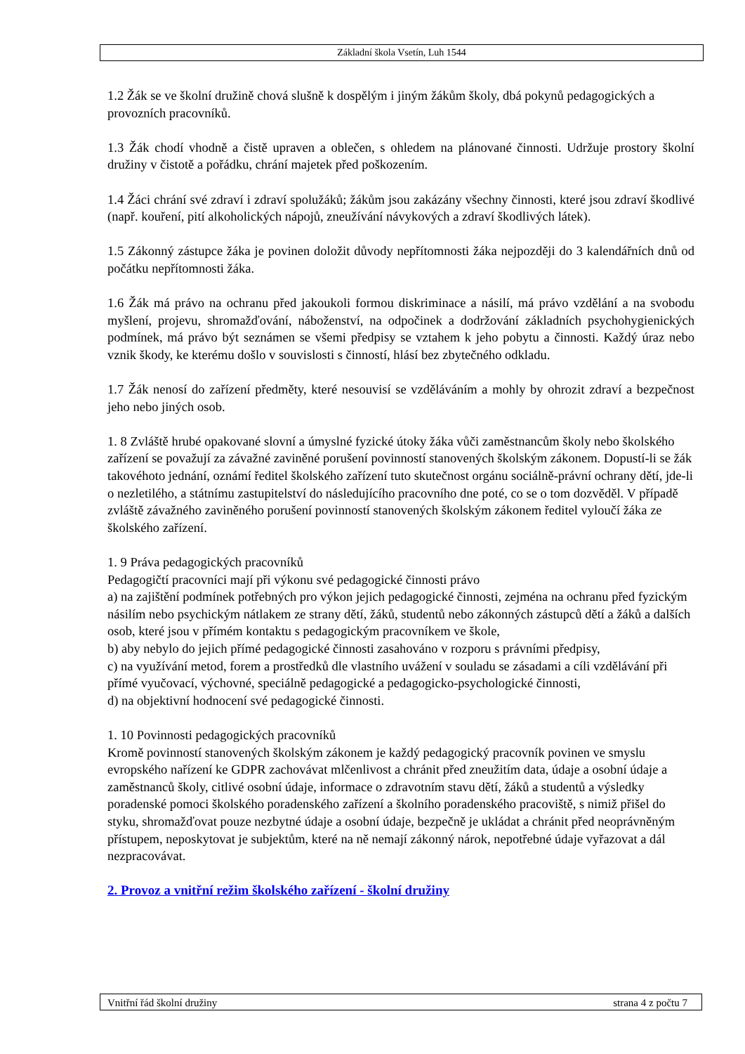Základní škola Vsetín, Luh 1544
1.2 Žák se ve školní družině chová slušně k dospělým i jiným žákům školy, dbá pokynů pedagogických a provozních pracovníků.
1.3 Žák chodí vhodně a čistě upraven a oblečen, s ohledem na plánované činnosti. Udržuje prostory školní družiny v čistotě a pořádku, chrání majetek před poškozením.
1.4 Žáci chrání své zdraví i zdraví spolužáků; žákům jsou zakázány všechny činnosti, které jsou zdraví škodlivé (např. kouření, pití alkoholických nápojů, zneužívání návykových a zdraví škodlivých látek).
1.5 Zákonný zástupce žáka je povinen doložit důvody nepřítomnosti žáka nejpozději do 3 kalendářních dnů od počátku nepřítomnosti žáka.
1.6 Žák má právo na ochranu před jakoukoli formou diskriminace a násilí, má právo vzdělání a na svobodu myšlení, projevu, shromažďování, náboženství, na odpočinek a dodržování základních psychohygienických podmínek, má právo být seznámen se všemi předpisy se vztahem k jeho pobytu a činnosti. Každý úraz nebo vznik škody, ke kterému došlo v souvislosti s činností, hlásí bez zbytečného odkladu.
1.7 Žák nenosí do zařízení předměty, které nesouvisí se vzděláváním a mohly by ohrozit zdraví a bezpečnost jeho nebo jiných osob.
1. 8 Zvláště hrubé opakované slovní a úmyslné fyzické útoky žáka vůči zaměstnancům školy nebo školského zařízení se považují za závažné zaviněné porušení povinností stanovených školským zákonem. Dopustí-li se žák takovéhoto jednání, oznámí ředitel školského zařízení tuto skutečnost orgánu sociálně-právní ochrany dětí, jde-li o nezletilého, a státnímu zastupitelství do následujícího pracovního dne poté, co se o tom dozvěděl. V případě zvláště závažného zaviněného porušení povinností stanovených školským zákonem ředitel vyloučí žáka ze školského zařízení.
1. 9 Práva pedagogických pracovníků
Pedagogičtí pracovníci mají při výkonu své pedagogické činnosti právo
a) na zajištění podmínek potřebných pro výkon jejich pedagogické činnosti, zejména na ochranu před fyzickým násilím nebo psychickým nátlakem ze strany dětí, žáků, studentů nebo zákonných zástupců dětí a žáků a dalších osob, které jsou v přímém kontaktu s pedagogickým pracovníkem ve škole,
b) aby nebylo do jejich přímé pedagogické činnosti zasahováno v rozporu s právními předpisy,
c) na využívání metod, forem a prostředků dle vlastního uvážení v souladu se zásadami a cíli vzdělávání při přímé vyučovací, výchovné, speciálně pedagogické a pedagogicko-psychologické činnosti,
d) na objektivní hodnocení své pedagogické činnosti.
1. 10 Povinnosti pedagogických pracovníků
Kromě povinností stanovených školským zákonem je každý pedagogický pracovník povinen ve smyslu evropského nařízení ke GDPR zachovávat mlčenlivost a chránit před zneužitím data, údaje a osobní údaje a zaměstnanců školy, citlivé osobní údaje, informace o zdravotním stavu dětí, žáků a studentů a výsledky poradenské pomoci školského poradenského zařízení a školního poradenského pracoviště, s nimiž přišel do styku, shromažďovat pouze nezbytné údaje a osobní údaje, bezpečně je ukládat a chránit před neoprávněným přístupem, neposkytovat je subjektům, které na ně nemají zákonný nárok, nepotřebné údaje vyřazovat a dál nezpracovávat.
2. Provoz a vnitřní režim školského zařízení - školní družiny
Vnitřní řád školní družiny strana 4 z počtu 7